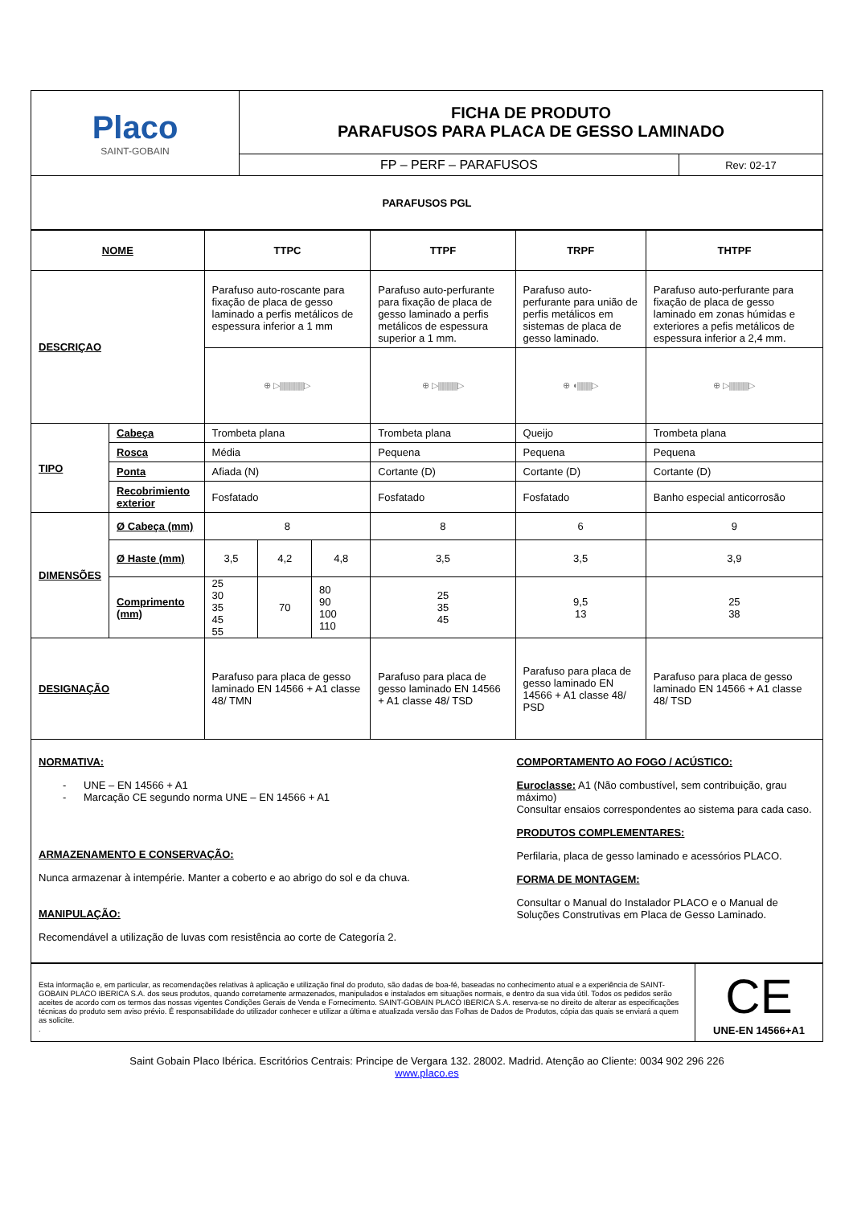| Placo SAINT-GOBAIN | FICHA DE PRODUTO PARAFUSOS PARA PLACA DE GESSO LAMINADO | |
| | FP – PERF – PARAFUSOS | Rev: 02-17 |
| PARAFUSOS PGL | | |
| NOME | | TTPC | | | TTPF | TRPF | THTPF |
| DESCRIÇAO | | Parafuso auto-roscante para fixação de placa de gesso laminado a perfis metálicos de espessura inferior a 1 mm | | | Parafuso auto-perfurante para fixação de placa de gesso laminado a perfis metálicos de espessura superior a 1 mm. | Parafuso auto-perfurante para união de perfis metálicos em sistemas de placa de gesso laminado. | Parafuso auto-perfurante para fixação de placa de gesso laminado em zonas húmidas e exteriores a pefis metálicos de espessura inferior a 2,4 mm. |
| | | ⊕ ▷⫼⫼⫼⫼⫼▷ | | | ⊕ ▷⫼⫼⫼⫼▷ | ⊕ ◖⫼⫼⫼▷ | ⊕ ▷⫼⫼⫼⫼▷ |
| TIPO | Cabeça | Trombeta plana | | | Trombeta plana | Queijo | Trombeta plana |
| | Rosca | Média | | | Pequena | Pequena | Pequena |
| | Ponta | Afiada (N) | | | Cortante (D) | Cortante (D) | Cortante (D) |
| | Recobrimiento exterior | Fosfatado | | | Fosfatado | Fosfatado | Banho especial anticorrosão |
| DIMENSÕES | Ø Cabeça (mm) | 8 | | | 8 | 6 | 9 |
| | Ø Haste (mm) | 3,5 | 4,2 | 4,8 | 3,5 | 3,5 | 3,9 |
| | Comprimento (mm) | 25 30 35 45 55 | 70 | 80 90 100 110 | 25 35 45 | 9,5 13 | 25 38 |
| DESIGNAÇÃO | | Parafuso para placa de gesso laminado EN 14566 + A1 classe 48/ TMN | | | Parafuso para placa de gesso laminado EN 14566 + A1 classe 48/ TSD | Parafuso para placa de gesso laminado EN 14566 + A1 classe 48/ PSD | Parafuso para placa de gesso laminado EN 14566 + A1 classe 48/ TSD |
NORMATIVA:
- UNE – EN 14566 + A1
- Marcação CE segundo norma UNE – EN 14566 + A1
ARMAZENAMENTO E CONSERVAÇÃO:
Nunca armazenar à intempérie. Manter a coberto e ao abrigo do sol e da chuva.
MANIPULAÇÃO:
Recomendável a utilização de luvas com resistência ao corte de Categoría 2.
COMPORTAMENTO AO FOGO / ACÚSTICO:
Euroclasse: A1 (Não combustível, sem contribuição, grau máximo)
Consultar ensaios correspondentes ao sistema para cada caso.
PRODUTOS COMPLEMENTARES:
Perfilaria, placa de gesso laminado e acessórios PLACO.
FORMA DE MONTAGEM:
Consultar o Manual do Instalador PLACO e o Manual de Soluções Construtivas em Placa de Gesso Laminado.
| Esta informação e, em particular, as recomendações relativas à aplicação e utilização final do produto, são dadas de boa-fé, baseadas no conhecimento atual e a experiência de SAINT-GOBAIN PLACO IBERICA S.A. dos seus produtos, quando corretamente armazenados, manipulados e instalados em situações normais, e dentro da sua vida útil. Todos os pedidos serão aceites de acordo com os termos das nossas vigentes Condições Gerais de Venda e Fornecimento. SAINT-GOBAIN PLACO IBERICA S.A. reserva-se no direito de alterar as especificações técnicas do produto sem aviso prévio. É responsabilidade do utilizador conhecer e utilizar a última e atualizada versão das Folhas de Dados de Produtos, cópia das quais se enviará a quem as solicite. . | CE UNE-EN 14566+A1 |
Saint Gobain Placo Ibérica. Escritórios Centrais: Principe de Vergara 132. 28002. Madrid. Atenção ao Cliente: 0034 902 296 226
www.placo.es